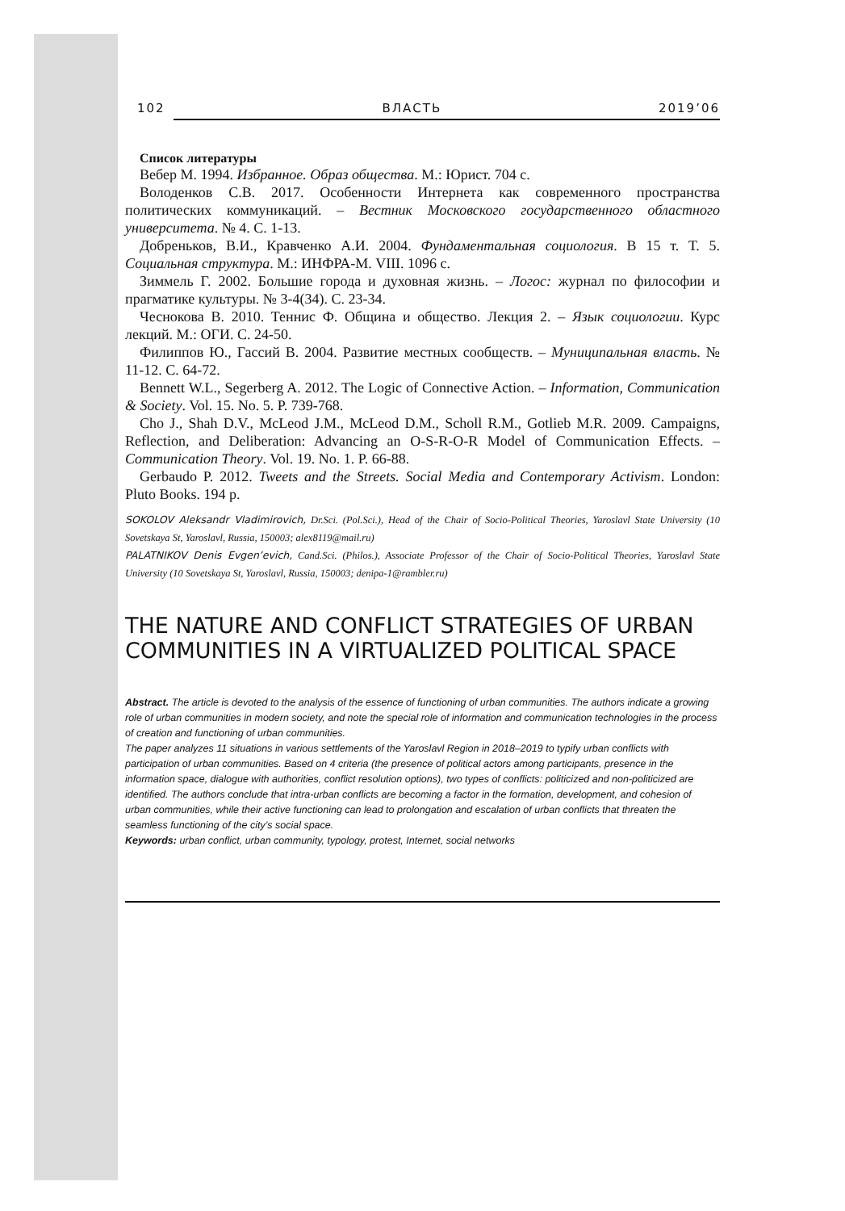102 ВЛАСТЬ 2019’06
Список литературы
Вебер М. 1994. Избранное. Образ общества. М.: Юрист. 704 с.
Володенков С.В. 2017. Особенности Интернета как современного пространства политических коммуникаций. – Вестник Московского государственного областного университета. № 4. С. 1-13.
Добреньков, В.И., Кравченко А.И. 2004. Фундаментальная социология. В 15 т. Т. 5. Социальная структура. М.: ИНФРА-М. VIII. 1096 с.
Зиммель Г. 2002. Большие города и духовная жизнь. – Логос: журнал по философии и прагматике культуры. № 3-4(34). С. 23-34.
Чеснокова В. 2010. Теннис Ф. Община и общество. Лекция 2. – Язык социологии. Курс лекций. М.: ОГИ. С. 24-50.
Филиппов Ю., Гассий В. 2004. Развитие местных сообществ. – Муниципальная власть. № 11-12. С. 64-72.
Bennett W.L., Segerberg A. 2012. The Logic of Connective Action. – Information, Communication & Society. Vol. 15. No. 5. P. 739-768.
Cho J., Shah D.V., McLeod J.M., McLeod D.M., Scholl R.M., Gotlieb M.R. 2009. Campaigns, Reflection, and Deliberation: Advancing an O-S-R-O-R Model of Communication Effects. – Communication Theory. Vol. 19. No. 1. P. 66-88.
Gerbaudo P. 2012. Tweets and the Streets. Social Media and Contemporary Activism. London: Pluto Books. 194 p.
SOKOLOV Aleksandr Vladimirovich, Dr.Sci. (Pol.Sci.), Head of the Chair of Socio-Political Theories, Yaroslavl State University (10 Sovetskaya St, Yaroslavl, Russia, 150003; alex8119@mail.ru)
PALATNIKOV Denis Evgen’evich, Cand.Sci. (Philos.), Associate Professor of the Chair of Socio-Political Theories, Yaroslavl State University (10 Sovetskaya St, Yaroslavl, Russia, 150003; denipa-1@rambler.ru)
THE NATURE AND CONFLICT STRATEGIES OF URBAN COMMUNITIES IN A VIRTUALIZED POLITICAL SPACE
Abstract. The article is devoted to the analysis of the essence of functioning of urban communities. The authors indicate a growing role of urban communities in modern society, and note the special role of information and communication technologies in the process of creation and functioning of urban communities.
The paper analyzes 11 situations in various settlements of the Yaroslavl Region in 2018–2019 to typify urban conflicts with participation of urban communities. Based on 4 criteria (the presence of political actors among participants, presence in the information space, dialogue with authorities, conflict resolution options), two types of conflicts: politicized and non-politicized are identified. The authors conclude that intra-urban conflicts are becoming a factor in the formation, development, and cohesion of urban communities, while their active functioning can lead to prolongation and escalation of urban conflicts that threaten the seamless functioning of the city’s social space.
Keywords: urban conflict, urban community, typology, protest, Internet, social networks